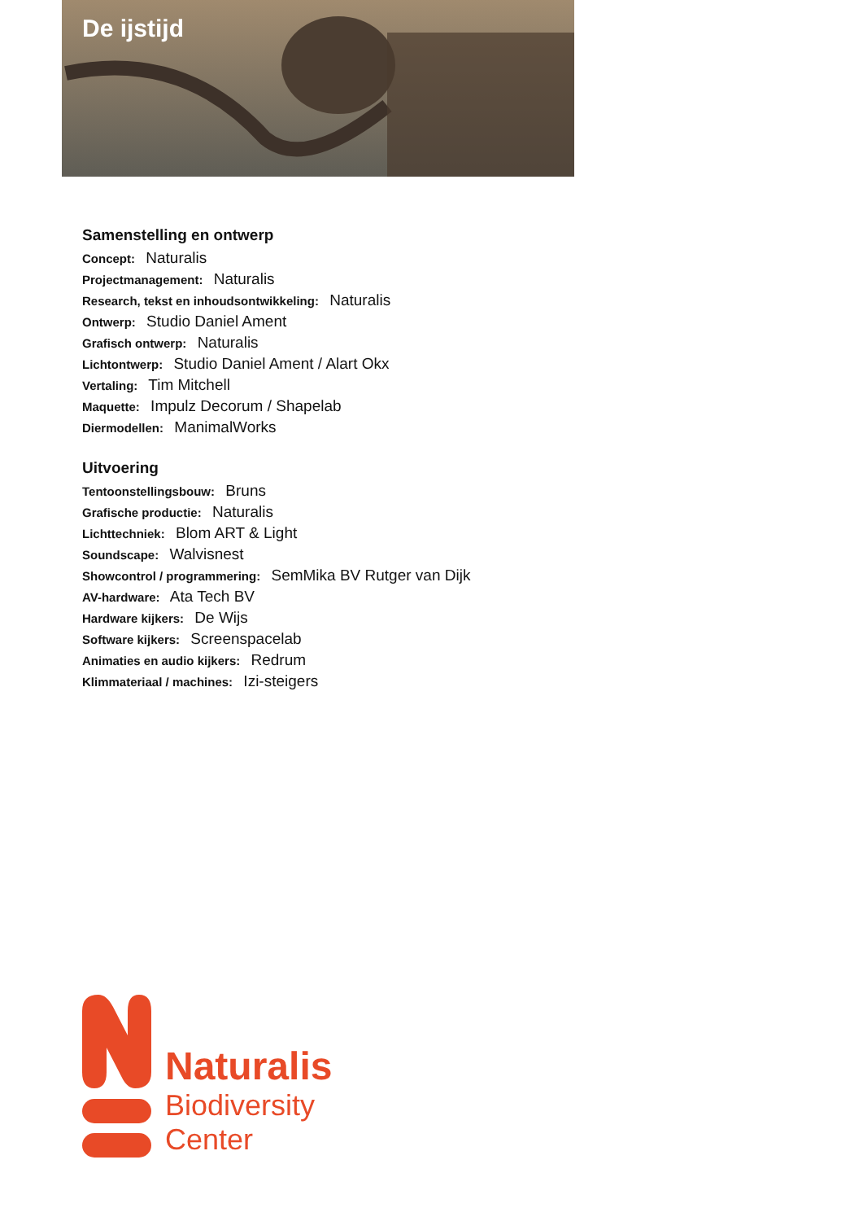De ijstijd
Samenstelling en ontwerp
Concept: Naturalis
Projectmanagement: Naturalis
Research, tekst en inhoudsontwikkeling: Naturalis
Ontwerp: Studio Daniel Ament
Grafisch ontwerp: Naturalis
Lichtontwerp: Studio Daniel Ament / Alart Okx
Vertaling: Tim Mitchell
Maquette: Impulz Decorum / Shapelab
Diermodellen: ManimalWorks
Uitvoering
Tentoonstellingsbouw: Bruns
Grafische productie: Naturalis
Lichttechniek: Blom ART & Light
Soundscape: Walvisnest
Showcontrol / programmering: SemMika BV Rutger van Dijk
AV-hardware: Ata Tech BV
Hardware kijkers: De Wijs
Software kijkers: Screenspacelab
Animaties en audio kijkers: Redrum
Klimmateriaal / machines: Izi-steigers
Naturalis
Biodiversity
Center